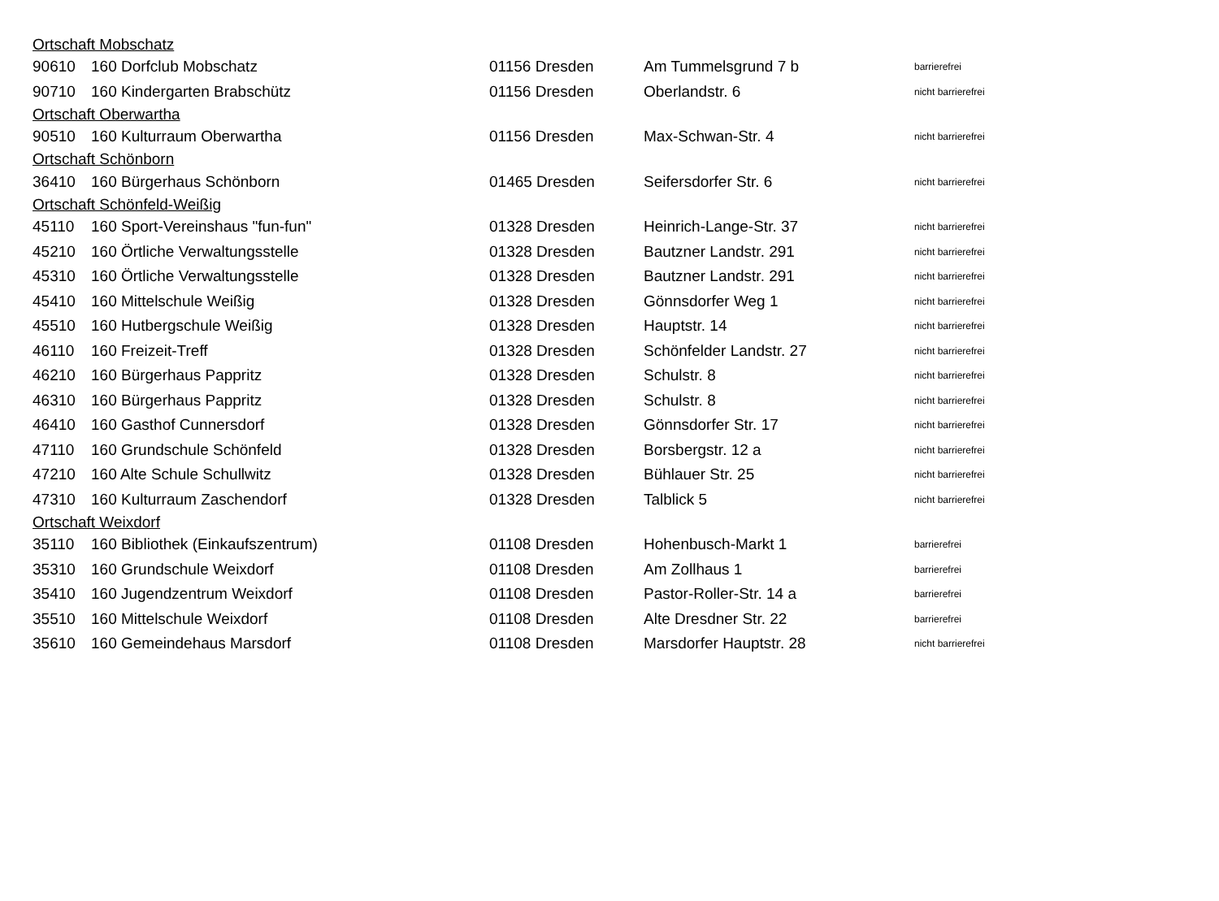| Ortschaft Mobschatz | | | | |
| 90610 | 160 Dorfclub Mobschatz | 01156 Dresden | Am Tummelsgrund 7 b | barrierefrei |
| 90710 | 160 Kindergarten Brabschütz | 01156 Dresden | Oberlandstr. 6 | nicht barrierefrei |
| Ortschaft Oberwartha | | | | |
| 90510 | 160 Kulturraum Oberwartha | 01156 Dresden | Max-Schwan-Str. 4 | nicht barrierefrei |
| Ortschaft Schönborn | | | | |
| 36410 | 160 Bürgerhaus Schönborn | 01465 Dresden | Seifersdorfer Str. 6 | nicht barrierefrei |
| Ortschaft Schönfeld-Weißig | | | | |
| 45110 | 160 Sport-Vereinshaus "fun-fun" | 01328 Dresden | Heinrich-Lange-Str. 37 | nicht barrierefrei |
| 45210 | 160 Örtliche Verwaltungsstelle | 01328 Dresden | Bautzner Landstr. 291 | nicht barrierefrei |
| 45310 | 160 Örtliche Verwaltungsstelle | 01328 Dresden | Bautzner Landstr. 291 | nicht barrierefrei |
| 45410 | 160 Mittelschule Weißig | 01328 Dresden | Gönnsdorfer Weg 1 | nicht barrierefrei |
| 45510 | 160 Hutbergschule Weißig | 01328 Dresden | Hauptstr. 14 | nicht barrierefrei |
| 46110 | 160 Freizeit-Treff | 01328 Dresden | Schönfelder Landstr. 27 | nicht barrierefrei |
| 46210 | 160 Bürgerhaus Pappritz | 01328 Dresden | Schulstr. 8 | nicht barrierefrei |
| 46310 | 160 Bürgerhaus Pappritz | 01328 Dresden | Schulstr. 8 | nicht barrierefrei |
| 46410 | 160 Gasthof Cunnersdorf | 01328 Dresden | Gönnsdorfer Str. 17 | nicht barrierefrei |
| 47110 | 160 Grundschule Schönfeld | 01328 Dresden | Borsbergstr. 12 a | nicht barrierefrei |
| 47210 | 160 Alte Schule Schullwitz | 01328 Dresden | Bühlauer Str. 25 | nicht barrierefrei |
| 47310 | 160 Kulturraum Zaschendorf | 01328 Dresden | Talblick 5 | nicht barrierefrei |
| Ortschaft Weixdorf | | | | |
| 35110 | 160 Bibliothek (Einkaufszentrum) | 01108 Dresden | Hohenbusch-Markt 1 | barrierefrei |
| 35310 | 160 Grundschule Weixdorf | 01108 Dresden | Am Zollhaus 1 | barrierefrei |
| 35410 | 160 Jugendzentrum Weixdorf | 01108 Dresden | Pastor-Roller-Str. 14 a | barrierefrei |
| 35510 | 160 Mittelschule Weixdorf | 01108 Dresden | Alte Dresdner Str. 22 | barrierefrei |
| 35610 | 160 Gemeindehaus Marsdorf | 01108 Dresden | Marsdorfer Hauptstr. 28 | nicht barrierefrei |